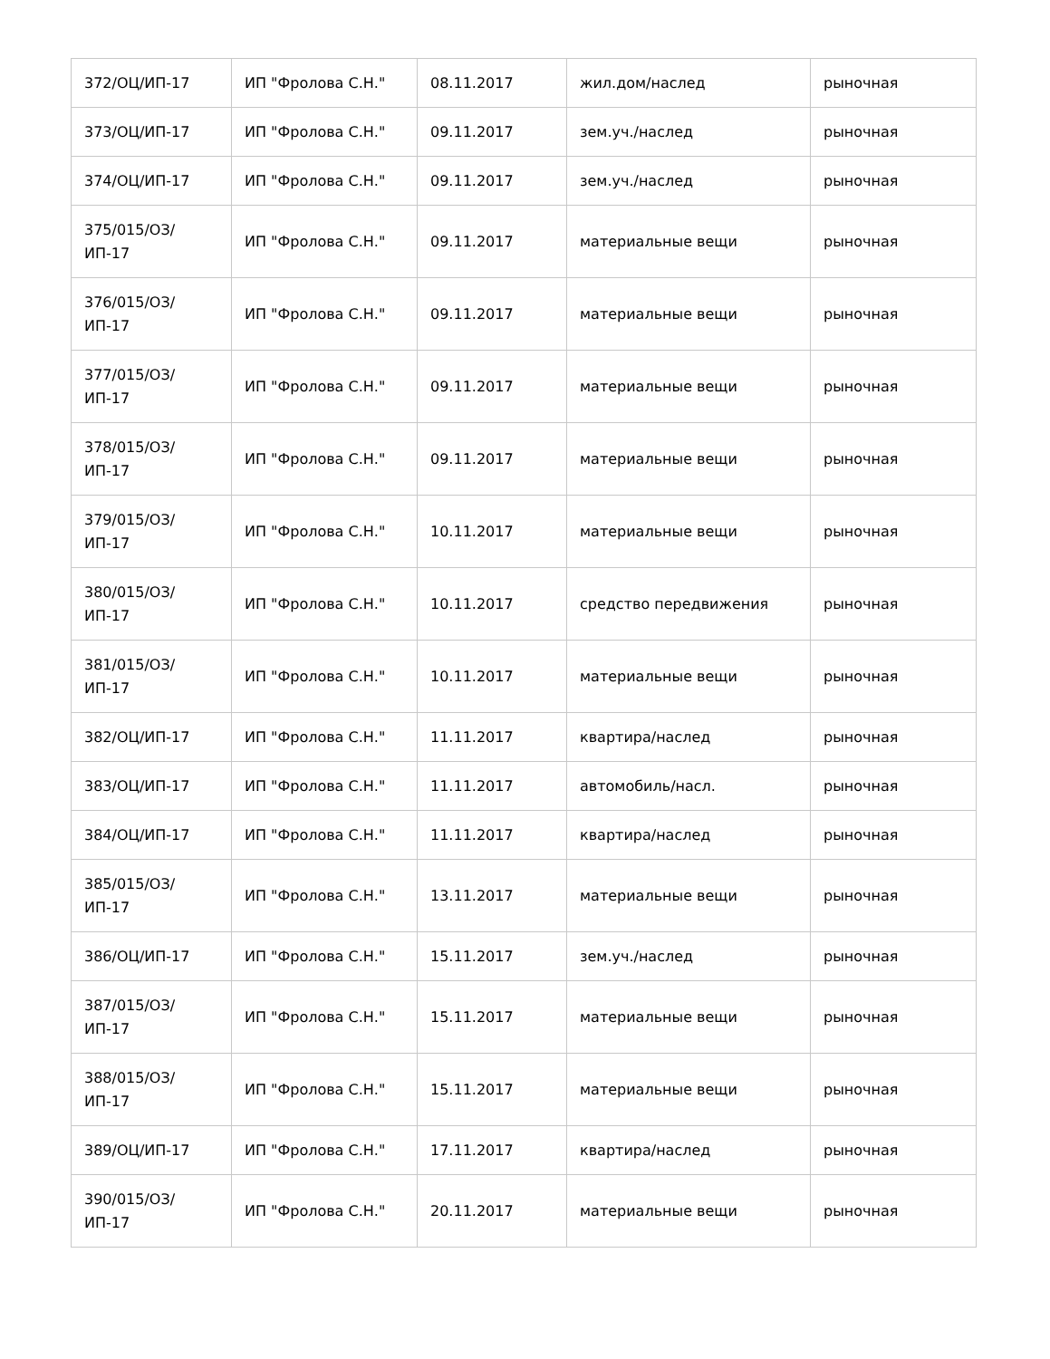| 372/ОЦ/ИП-17 | ИП "Фролова С.Н." | 08.11.2017 | жил.дом/наслед | рыночная |
| 373/ОЦ/ИП-17 | ИП "Фролова С.Н." | 09.11.2017 | зем.уч./наслед | рыночная |
| 374/ОЦ/ИП-17 | ИП "Фролова С.Н." | 09.11.2017 | зем.уч./наслед | рыночная |
| 375/015/ОЗ/ИП-17 | ИП "Фролова С.Н." | 09.11.2017 | материальные вещи | рыночная |
| 376/015/ОЗ/ИП-17 | ИП "Фролова С.Н." | 09.11.2017 | материальные вещи | рыночная |
| 377/015/ОЗ/ИП-17 | ИП "Фролова С.Н." | 09.11.2017 | материальные вещи | рыночная |
| 378/015/ОЗ/ИП-17 | ИП "Фролова С.Н." | 09.11.2017 | материальные вещи | рыночная |
| 379/015/ОЗ/ИП-17 | ИП "Фролова С.Н." | 10.11.2017 | материальные вещи | рыночная |
| 380/015/ОЗ/ИП-17 | ИП "Фролова С.Н." | 10.11.2017 | средство передвижения | рыночная |
| 381/015/ОЗ/ИП-17 | ИП "Фролова С.Н." | 10.11.2017 | материальные вещи | рыночная |
| 382/ОЦ/ИП-17 | ИП "Фролова С.Н." | 11.11.2017 | квартира/наслед | рыночная |
| 383/ОЦ/ИП-17 | ИП "Фролова С.Н." | 11.11.2017 | автомобиль/насл. | рыночная |
| 384/ОЦ/ИП-17 | ИП "Фролова С.Н." | 11.11.2017 | квартира/наслед | рыночная |
| 385/015/ОЗ/ИП-17 | ИП "Фролова С.Н." | 13.11.2017 | материальные вещи | рыночная |
| 386/ОЦ/ИП-17 | ИП "Фролова С.Н." | 15.11.2017 | зем.уч./наслед | рыночная |
| 387/015/ОЗ/ИП-17 | ИП "Фролова С.Н." | 15.11.2017 | материальные вещи | рыночная |
| 388/015/ОЗ/ИП-17 | ИП "Фролова С.Н." | 15.11.2017 | материальные вещи | рыночная |
| 389/ОЦ/ИП-17 | ИП "Фролова С.Н." | 17.11.2017 | квартира/наслед | рыночная |
| 390/015/ОЗ/ИП-17 | ИП "Фролова С.Н." | 20.11.2017 | материальные вещи | рыночная |